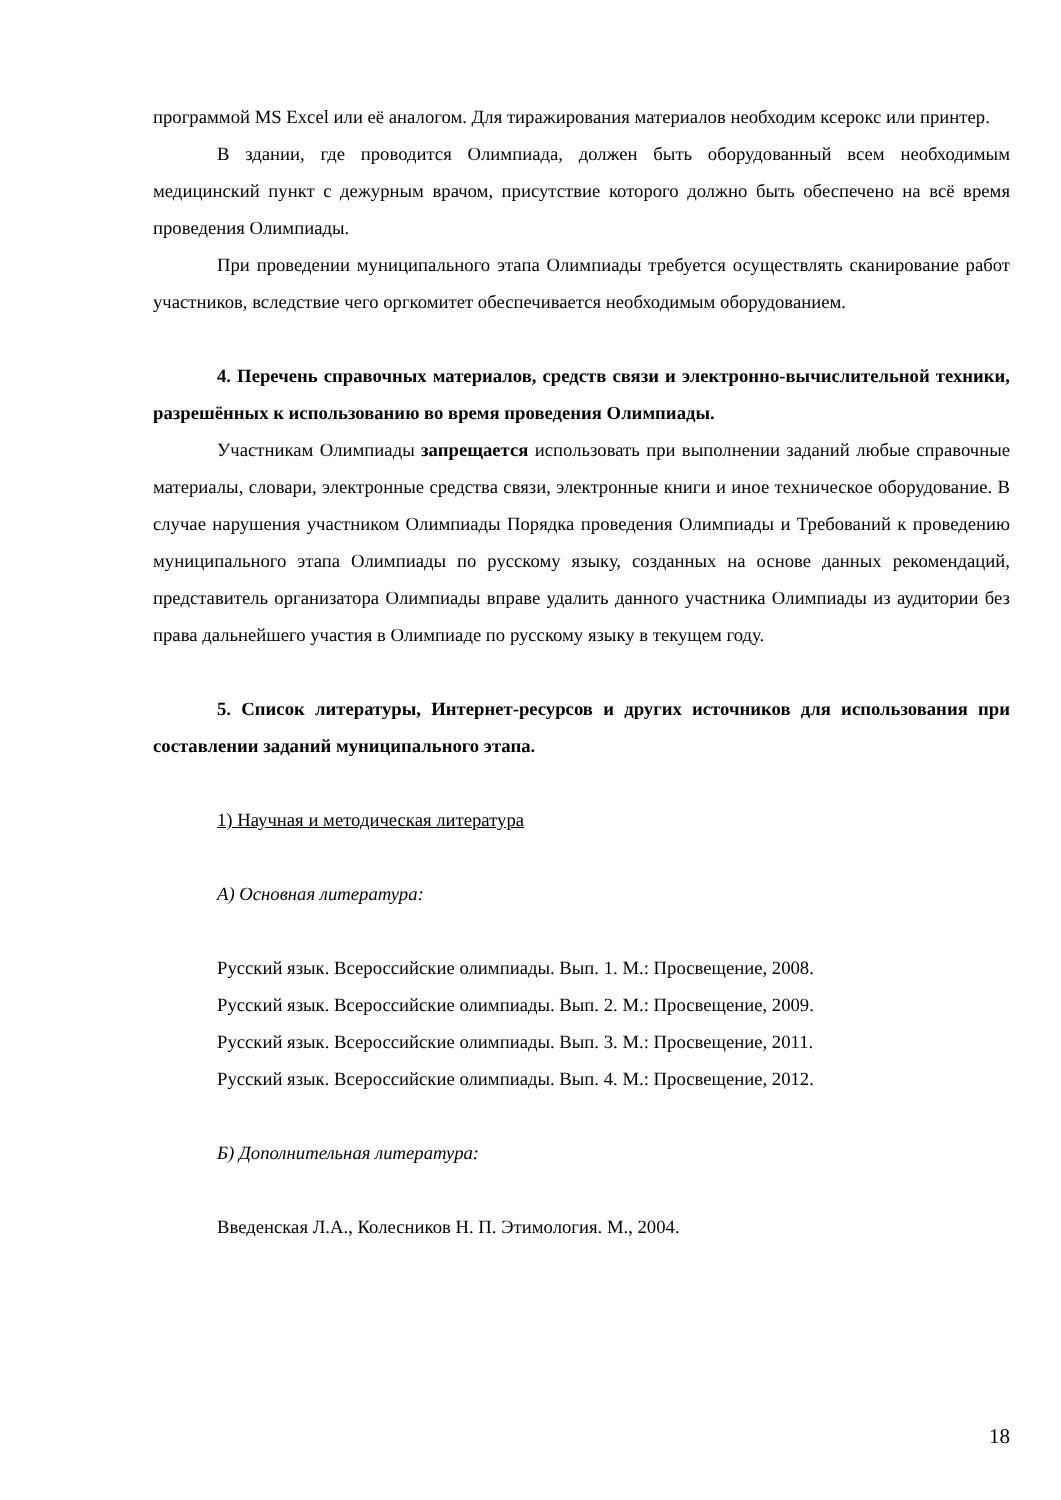программой MS Excel или её аналогом. Для тиражирования материалов необходим ксерокс или принтер.
В здании, где проводится Олимпиада, должен быть оборудованный всем необходимым медицинский пункт с дежурным врачом, присутствие которого должно быть обеспечено на всё время проведения Олимпиады.
При проведении муниципального этапа Олимпиады требуется осуществлять сканирование работ участников, вследствие чего оргкомитет обеспечивается необходимым оборудованием.
4. Перечень справочных материалов, средств связи и электронно-вычислительной техники, разрешённых к использованию во время проведения Олимпиады.
Участникам Олимпиады запрещается использовать при выполнении заданий любые справочные материалы, словари, электронные средства связи, электронные книги и иное техническое оборудование. В случае нарушения участником Олимпиады Порядка проведения Олимпиады и Требований к проведению муниципального этапа Олимпиады по русскому языку, созданных на основе данных рекомендаций, представитель организатора Олимпиады вправе удалить данного участника Олимпиады из аудитории без права дальнейшего участия в Олимпиаде по русскому языку в текущем году.
5. Список литературы, Интернет-ресурсов и других источников для использования при составлении заданий муниципального этапа.
1) Научная и методическая литература
А) Основная литература:
Русский язык. Всероссийские олимпиады. Вып. 1. М.: Просвещение, 2008.
Русский язык. Всероссийские олимпиады. Вып. 2. М.: Просвещение, 2009.
Русский язык. Всероссийские олимпиады. Вып. 3. М.: Просвещение, 2011.
Русский язык. Всероссийские олимпиады. Вып. 4. М.: Просвещение, 2012.
Б) Дополнительная литература:
Введенская Л.А., Колесников Н. П. Этимология. М., 2004.
18